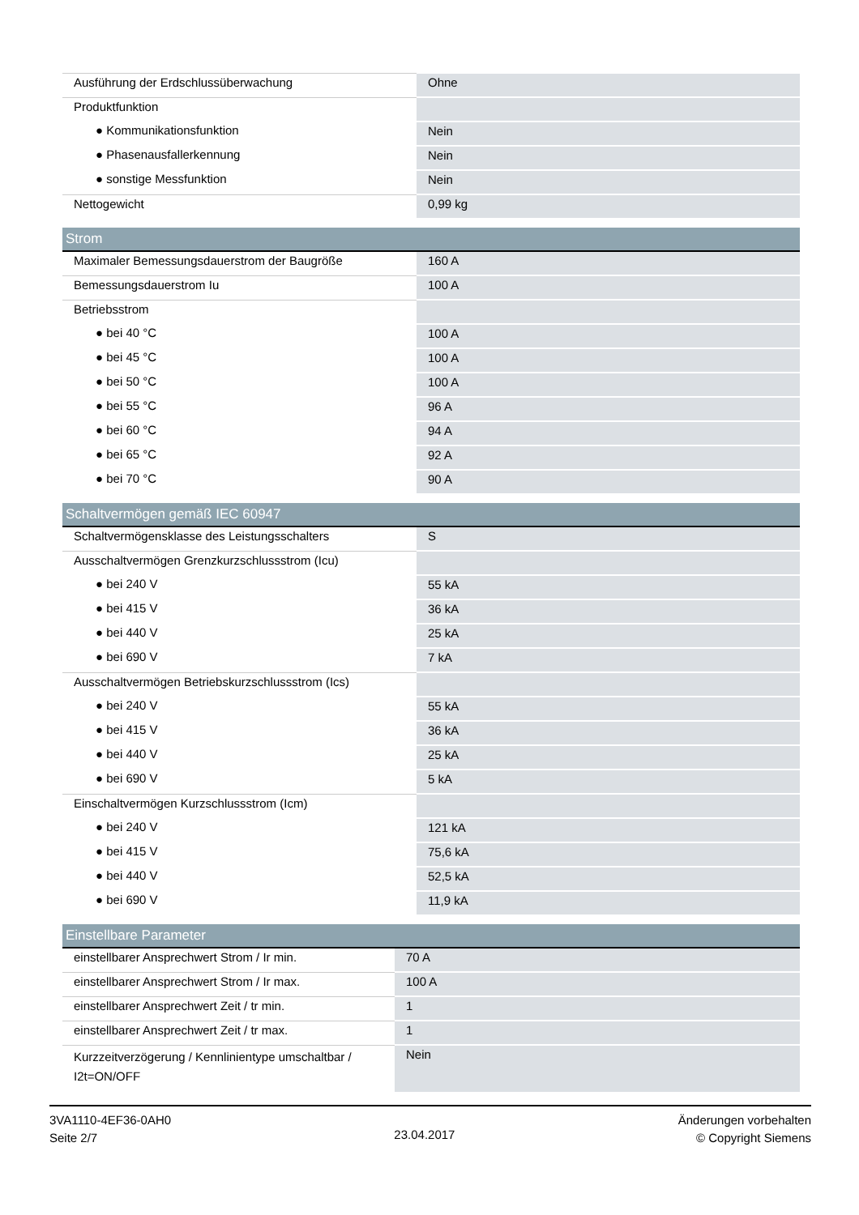| Ausführung der Erdschlussüberwachung | Ohne |
| Produktfunktion | |
| ● Kommunikationsfunktion | Nein |
| ● Phasenausfallerkennung | Nein |
| ● sonstige Messfunktion | Nein |
| Nettogewicht | 0,99 kg |
| Strom | |
| --- | --- |
| Maximaler Bemessungsdauerstrom der Baugröße | 160 A |
| Bemessungsdauerstrom Iu | 100 A |
| Betriebsstrom | |
| ● bei 40 °C | 100 A |
| ● bei 45 °C | 100 A |
| ● bei 50 °C | 100 A |
| ● bei 55 °C | 96 A |
| ● bei 60 °C | 94 A |
| ● bei 65 °C | 92 A |
| ● bei 70 °C | 90 A |
| Schaltvermögen gemäß IEC 60947 | |
| --- | --- |
| Schaltvermögensklasse des Leistungsschalters | S |
| Ausschaltvermögen Grenzkurzschlussstrom (Icu) | |
| ● bei 240 V | 55 kA |
| ● bei 415 V | 36 kA |
| ● bei 440 V | 25 kA |
| ● bei 690 V | 7 kA |
| Ausschaltvermögen Betriebskurzschlussstrom (Ics) | |
| ● bei 240 V | 55 kA |
| ● bei 415 V | 36 kA |
| ● bei 440 V | 25 kA |
| ● bei 690 V | 5 kA |
| Einschaltvermögen Kurzschlussstrom (Icm) | |
| ● bei 240 V | 121 kA |
| ● bei 415 V | 75,6 kA |
| ● bei 440 V | 52,5 kA |
| ● bei 690 V | 11,9 kA |
| Einstellbare Parameter | |
| --- | --- |
| einstellbarer Ansprechwert Strom / Ir min. | 70 A |
| einstellbarer Ansprechwert Strom / Ir max. | 100 A |
| einstellbarer Ansprechwert Zeit / tr min. | 1 |
| einstellbarer Ansprechwert Zeit / tr max. | 1 |
| Kurzzeitverzögerung / Kennlinientype umschaltbar / I2t=ON/OFF | Nein |
3VA1110-4EF36-0AH0
Seite 2/7
23.04.2017
Änderungen vorbehalten
© Copyright Siemens